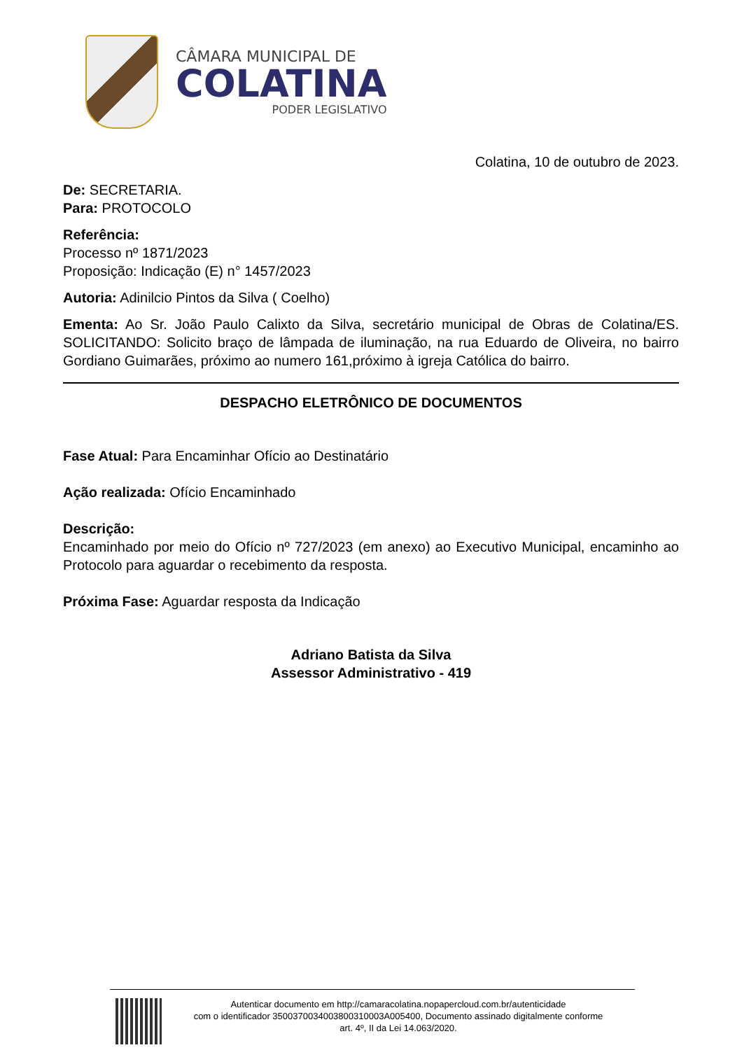CÂMARA MUNICIPAL DE
COLATINA
PODER LEGISLATIVO
Colatina, 10 de outubro de 2023.
De: SECRETARIA.
Para: PROTOCOLO
Referência:
Processo nº 1871/2023
Proposição: Indicação (E) n° 1457/2023
Autoria: Adinilcio Pintos da Silva ( Coelho)
Ementa: Ao Sr. João Paulo Calixto da Silva, secretário municipal de Obras de Colatina/ES. SOLICITANDO: Solicito braço de lâmpada de iluminação, na rua Eduardo de Oliveira, no bairro Gordiano Guimarães, próximo ao numero 161,próximo à igreja Católica do bairro.
DESPACHO ELETRÔNICO DE DOCUMENTOS
Fase Atual: Para Encaminhar Ofício ao Destinatário
Ação realizada: Ofício Encaminhado
Descrição:
Encaminhado por meio do Ofício nº 727/2023 (em anexo) ao Executivo Municipal, encaminho ao Protocolo para aguardar o recebimento da resposta.
Próxima Fase: Aguardar resposta da Indicação
Adriano Batista da Silva
Assessor Administrativo - 419
Autenticar documento em http://camaracolatina.nopapercloud.com.br/autenticidade
com o identificador 3500370034003800310003A005400, Documento assinado digitalmente conforme
art. 4º, II da Lei 14.063/2020.